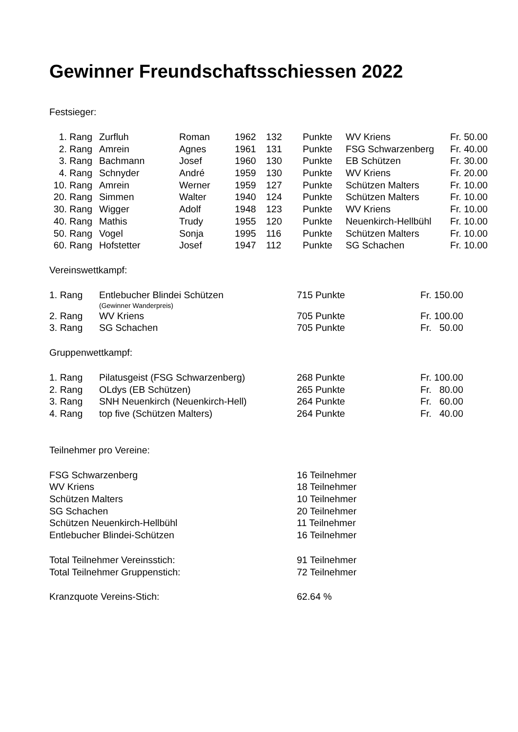Gewinner Freundschaftsschiessen 2022
Festsieger:
| 1. Rang | | Zurfluh | Roman | 1962 | 132 | Punkte | WV Kriens | Fr. 50.00 |
| 2. Rang | | Amrein | Agnes | 1961 | 131 | Punkte | FSG Schwarzenberg | Fr. 40.00 |
| 3. Rang | | Bachmann | Josef | 1960 | 130 | Punkte | EB Schützen | Fr. 30.00 |
| 4. Rang | | Schnyder | André | 1959 | 130 | Punkte | WV Kriens | Fr. 20.00 |
| 10. Rang | | Amrein | Werner | 1959 | 127 | Punkte | Schützen Malters | Fr. 10.00 |
| 20. Rang | | Simmen | Walter | 1940 | 124 | Punkte | Schützen Malters | Fr. 10.00 |
| 30. Rang | | Wigger | Adolf | 1948 | 123 | Punkte | WV Kriens | Fr. 10.00 |
| 40. Rang | | Mathis | Trudy | 1955 | 120 | Punkte | Neuenkirch-Hellbühl | Fr. 10.00 |
| 50. Rang | | Vogel | Sonja | 1995 | 116 | Punkte | Schützen Malters | Fr. 10.00 |
| 60. Rang | | Hofstetter | Josef | 1947 | 112 | Punkte | SG Schachen | Fr. 10.00 |
Vereinswettkampf:
| 1. Rang | Entlebucher Blindei Schützen | 715 Punkte | Fr. 150.00 |
| | (Gewinner Wanderpreis) | | |
| 2. Rang | WV Kriens | 705 Punkte | Fr. 100.00 |
| 3. Rang | SG Schachen | 705 Punkte | Fr. 50.00 |
Gruppenwettkampf:
| 1. Rang | Pilatusgeist (FSG Schwarzenberg) | 268 Punkte | Fr. 100.00 |
| 2. Rang | OLdys (EB Schützen) | 265 Punkte | Fr. 80.00 |
| 3. Rang | SNH Neuenkirch (Neuenkirch-Hell) | 264 Punkte | Fr. 60.00 |
| 4. Rang | top five (Schützen Malters) | 264 Punkte | Fr. 40.00 |
Teilnehmer pro Vereine:
| FSG Schwarzenberg | 16 Teilnehmer |
| WV Kriens | 18 Teilnehmer |
| Schützen Malters | 10 Teilnehmer |
| SG Schachen | 20 Teilnehmer |
| Schützen Neuenkirch-Hellbühl | 11 Teilnehmer |
| Entlebucher Blindei-Schützen | 16 Teilnehmer |
| Total Teilnehmer Vereinsstich: | 91 Teilnehmer |
| Total Teilnehmer Gruppenstich: | 72 Teilnehmer |
| Kranzquote Vereins-Stich: | 62.64 % |